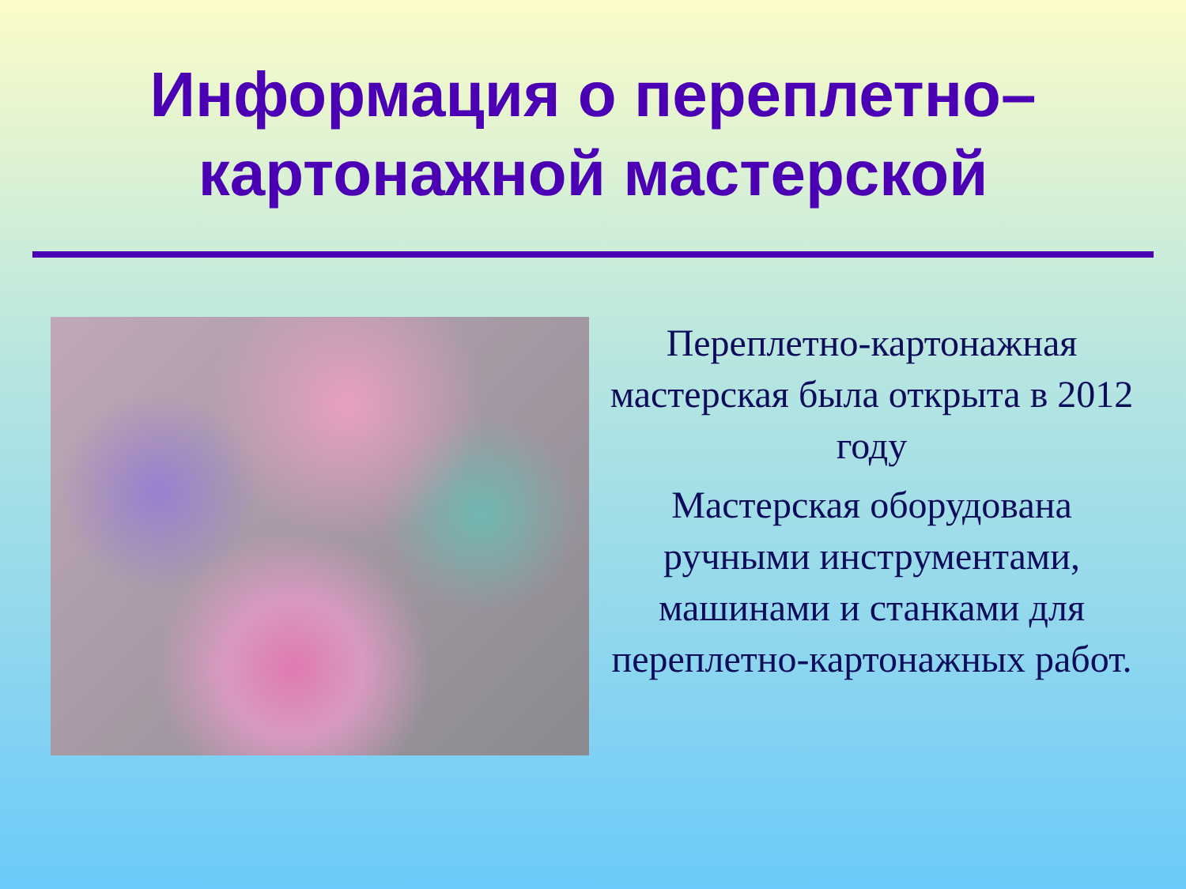Информация о переплетно–
картонажной мастерской
Переплетно-картонажная мастерская была открыта в 2012 году
Мастерская оборудована ручными инструментами, машинами и станками для переплетно-картонажных работ.